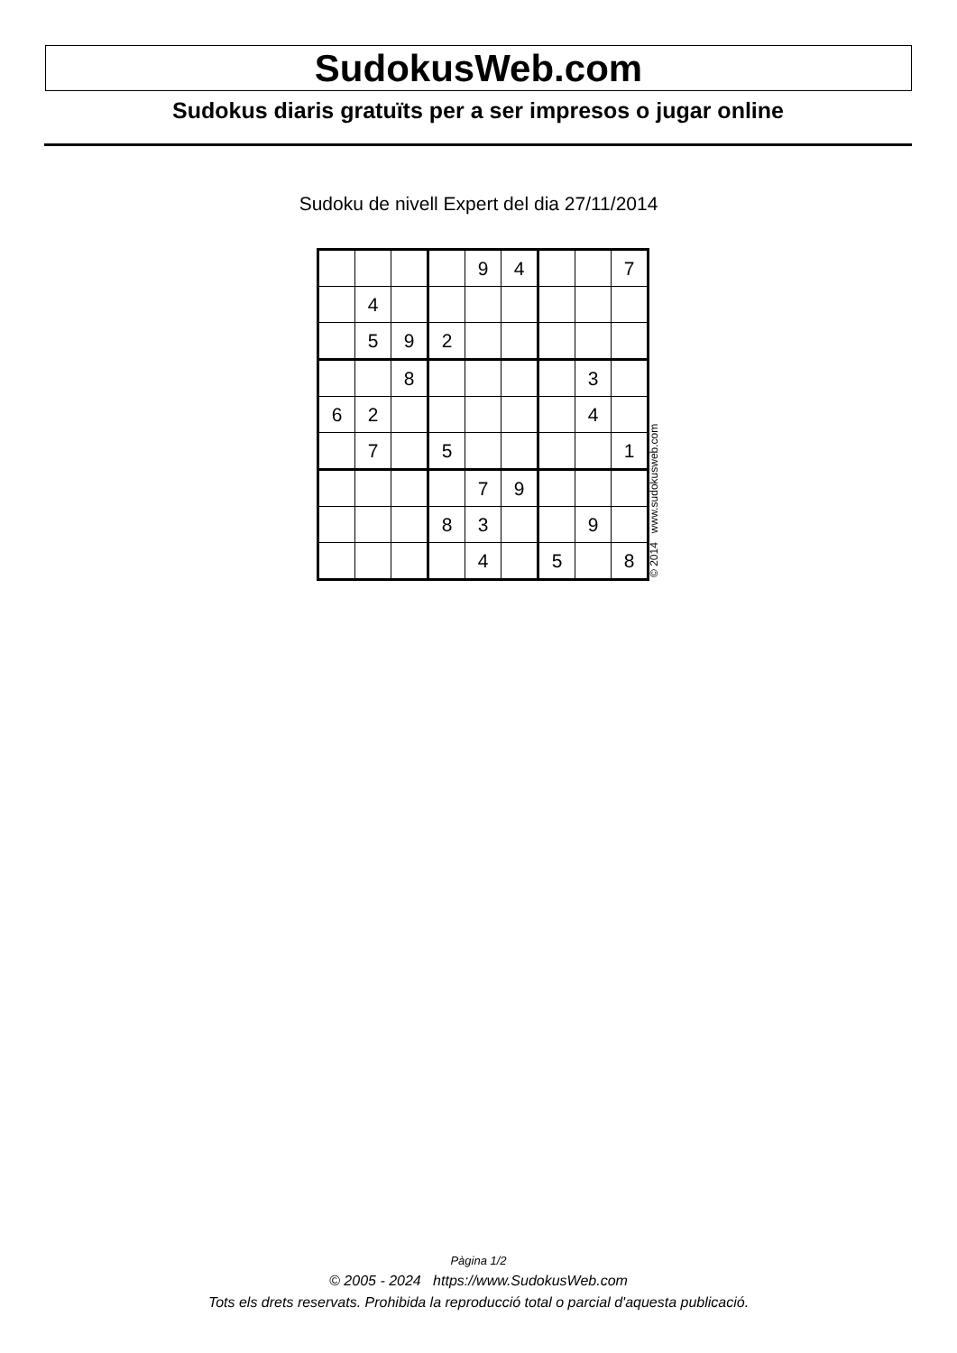SudokusWeb.com
Sudokus diaris gratuïts per a ser impresos o jugar online
Sudoku de nivell Expert del dia 27/11/2014
| | | | | 9 | 4 | | | 7 |
| | 4 | | | | | | | |
| | 5 | 9 | 2 | | | | | |
| | | 8 | | | | | 3 | |
| 6 | 2 | | | | | | 4 | |
| | 7 | | 5 | | | | | 1 |
| | | | | 7 | 9 | | | |
| | | | 8 | 3 | | | 9 | |
| | | | | 4 | | 5 | | 8 |
© 2014 www.sudokusweb.com
Pàgina 1/2
© 2005 - 2024 https://www.SudokusWeb.com
Tots els drets reservats. Prohibida la reproducció total o parcial d'aquesta publicació.